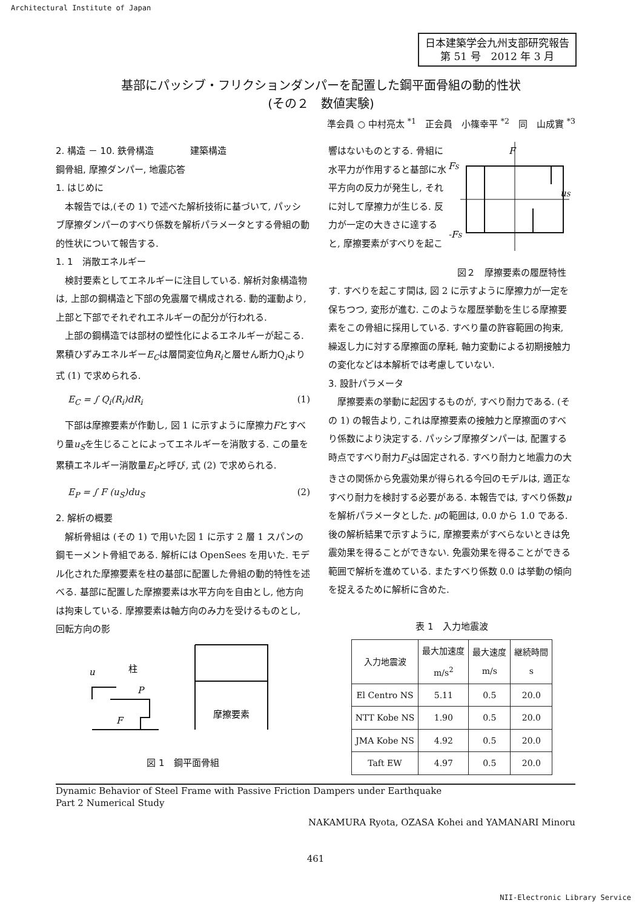Architectural Institute of Japan
日本建築学会九州支部研究報告
第 51 号　2012 年 3 月
基部にパッシブ・フリクションダンパーを配置した鋼平面骨組の動的性状
(その２　数値実験)
準会員 ○ 中村亮太 <sup>*1</sup>　正会員　小篠幸平 <sup>*2</sup>　同　山成實 <sup>*3</sup>
2. 構造 － 10. 鉄骨構造　　　　建築構造
鋼骨組, 摩擦ダンパー, 地震応答
1. はじめに
本報告では,(その 1) で述べた解析技術に基づいて, パッシブ摩擦ダンパーのすべり係数を解析パラメータとする骨組の動的性状について報告する.
1. 1　消散エネルギー
検討要素としてエネルギーに注目している. 解析対象構造物は, 上部の鋼構造と下部の免震層で構成される. 動的運動より, 上部と下部でそれぞれエネルギーの配分が行われる.
上部の鋼構造では部材の塑性化によるエネルギーが起こる. 累積ひずみエネルギーE<sub>C</sub>は層間変位角R<sub>i</sub>と層せん断力Q<sub>i</sub>より式 (1) で求められる.
E<sub>C</sub> = ∫ Q<sub>i</sub>(R<sub>i</sub>)dR<sub>i</sub> (1)
下部は摩擦要素が作動し, 図 1 に示すように摩擦力Fとすべり量u<sub>S</sub>を生じることによってエネルギーを消散する. この量を累積エネルギー消散量E<sub>P</sub>と呼び, 式 (2) で求められる.
E<sub>P</sub> = ∫ F (u<sub>S</sub>)du<sub>S</sub> (2)
2. 解析の概要
解析骨組は (その 1) で用いた図 1 に示す 2 層 1 スパンの鋼モーメント骨組である. 解析には OpenSees を用いた. モデル化された摩擦要素を柱の基部に配置した骨組の動的特性を述べる. 基部に配置した摩擦要素は水平方向を自由とし, 他方向は拘束している. 摩擦要素は軸方向のみ力を受けるものとし, 回転方向の影
u
柱
P
F
摩擦要素
図 1　鋼平面骨組
響はないものとする. 骨組に水平力が作用すると基部に水平方向の反力が発生し, それに対して摩擦力が生じる. 反力が一定の大きさに達すると, 摩擦要素がすべりを起こ
F
FS
uS
-FS
図２　摩擦要素の履歴特性
す. すべりを起こす間は, 図 2 に示すように摩擦力が一定を保ちつつ, 変形が進む. このような履歴挙動を生じる摩擦要素をこの骨組に採用している. すべり量の許容範囲の拘束, 繰返し力に対する摩擦面の摩耗, 軸力変動による初期接触力の変化などは本解析では考慮していない.
3. 設計パラメータ
摩擦要素の挙動に起因するものが, すべり耐力である. (その 1) の報告より, これは摩擦要素の接触力と摩擦面のすべり係数により決定する. パッシブ摩擦ダンパーは, 配置する時点ですべり耐力F<sub>S</sub>は固定される. すべり耐力と地震力の大きさの関係から免震効果が得られる今回のモデルは, 適正なすべり耐力を検討する必要がある. 本報告では, すべり係数μを解析パラメータとした. μの範囲は, 0.0 から 1.0 である. 後の解析結果で示すように, 摩擦要素がすべらないときは免震効果を得ることができない. 免震効果を得ることができる範囲で解析を進めている. またすべり係数 0.0 は挙動の傾向を捉えるために解析に含めた.
表 1　入力地震波
| 入力地震波 | 最大加速度 m/s<sup>2</sup> | 最大速度 m/s | 継続時間 s |
| --- | --- | --- | --- |
| El Centro NS | 5.11 | 0.5 | 20.0 |
| NTT Kobe NS | 1.90 | 0.5 | 20.0 |
| JMA Kobe NS | 4.92 | 0.5 | 20.0 |
| Taft EW | 4.97 | 0.5 | 20.0 |
Dynamic Behavior of Steel Frame with Passive Friction Dampers under Earthquake
Part 2 Numerical Study
NAKAMURA Ryota, OZASA Kohei and YAMANARI Minoru
461
NII-Electronic Library Service